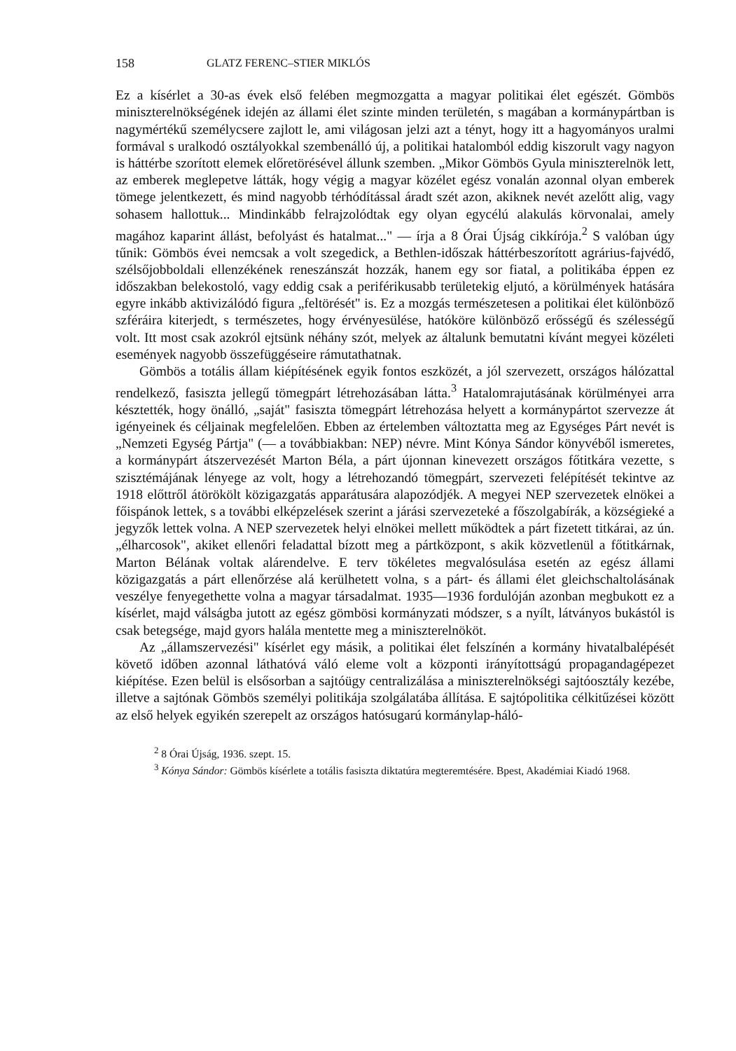158 GLATZ FERENC–STIER MIKLÓS
Ez a kísérlet a 30-as évek első felében megmozgatta a magyar politikai élet egészét. Gömbös miniszterelnökségének idején az állami élet szinte minden területén, s magában a kormánypártban is nagymértékű személycsere zajlott le, ami világosan jelzi azt a tényt, hogy itt a hagyományos uralmi formával s uralkodó osztályokkal szembenálló új, a politikai hatalomból eddig kiszorult vagy nagyon is háttérbe szorított elemek előretörésével állunk szemben. „Mikor Gömbös Gyula miniszterelnök lett, az emberek meglepetve látták, hogy végig a magyar közélet egész vonalán azonnal olyan emberek tömege jelentkezett, és mind nagyobb térhódítással áradt szét azon, akiknek nevét azelőtt alig, vagy sohasem hallottuk... Mindinkább felrajzolódtak egy olyan egycélú alakulás körvonalai, amely magához kaparint állást, befolyást és hatalmat..." — írja a 8 Órai Újság cikkírója.<sup>2</sup> S valóban úgy tűnik: Gömbös évei nemcsak a volt szegedick, a Bethlen-időszak háttérbeszorított agrárius-fajvédő, szélsőjobboldali ellenzékének reneszánszát hozzák, hanem egy sor fiatal, a politikába éppen ez időszakban belekostoló, vagy eddig csak a periférikusabb területekig eljutó, a körülmények hatására egyre inkább aktivizálódó figura „feltörését" is. Ez a mozgás természetesen a politikai élet különböző szféráira kiterjedt, s természetes, hogy érvényesülése, hatóköre különböző erősségű és szélességű volt. Itt most csak azokról ejtsünk néhány szót, melyek az általunk bemutatni kívánt megyei közéleti események nagyobb összefüggéseire rámutathatnak.
Gömbös a totális állam kiépítésének egyik fontos eszközét, a jól szervezett, országos hálózattal rendelkező, fasiszta jellegű tömegpárt létrehozásában látta.<sup>3</sup> Hatalomrajutásának körülményei arra késztették, hogy önálló, „saját" fasiszta tömegpárt létrehozása helyett a kormánypártot szervezze át igényeinek és céljainak megfelelően. Ebben az értelemben változtatta meg az Egységes Párt nevét is „Nemzeti Egység Pártja" (— a továbbiakban: NEP) névre. Mint Kónya Sándor könyvéből ismeretes, a kormánypárt átszervezését Marton Béla, a párt újonnan kinevezett országos főtitkára vezette, s szisztémájának lényege az volt, hogy a létrehozandó tömegpárt, szervezeti felépítését tekintve az 1918 előttről átörökölt közigazgatás apparátusára alapozódjék. A megyei NEP szervezetek elnökei a főispánok lettek, s a további elképzelések szerint a járási szervezeteké a főszolgabírák, a községieké a jegyzők lettek volna. A NEP szervezetek helyi elnökei mellett működtek a párt fizetett titkárai, az ún. „élharcosok", akiket ellenőri feladattal bízott meg a pártközpont, s akik közvetlenül a főtitkárnak, Marton Bélának voltak alárendelve. E terv tökéletes megvalósulása esetén az egész állami közigazgatás a párt ellenőrzése alá kerülhetett volna, s a párt- és állami élet gleichschaltolásának veszélye fenyegethette volna a magyar társadalmat. 1935—1936 fordulóján azonban megbukott ez a kísérlet, majd válságba jutott az egész gömbösi kormányzati módszer, s a nyílt, látványos bukástól is csak betegsége, majd gyors halála mentette meg a miniszterelnököt.
Az „államszervezési" kísérlet egy másik, a politikai élet felszínén a kormány hivatalbalépését követő időben azonnal láthatóvá váló eleme volt a központi irányítottságú propagandagépezet kiépítése. Ezen belül is elsősorban a sajtóügy centralizálása a miniszterelnökségi sajtóosztály kezébe, illetve a sajtónak Gömbös személyi politikája szolgálatába állítása. E sajtópolitika célkitűzései között az első helyek egyikén szerepelt az országos hatósugarú kormánylap-háló-
<sup>2</sup> 8 Órai Újság, 1936. szept. 15.
<sup>3</sup> Kónya Sándor: Gömbös kísérlete a totális fasiszta diktatúra megteremtésére. Bpest, Akadémiai Kiadó 1968.